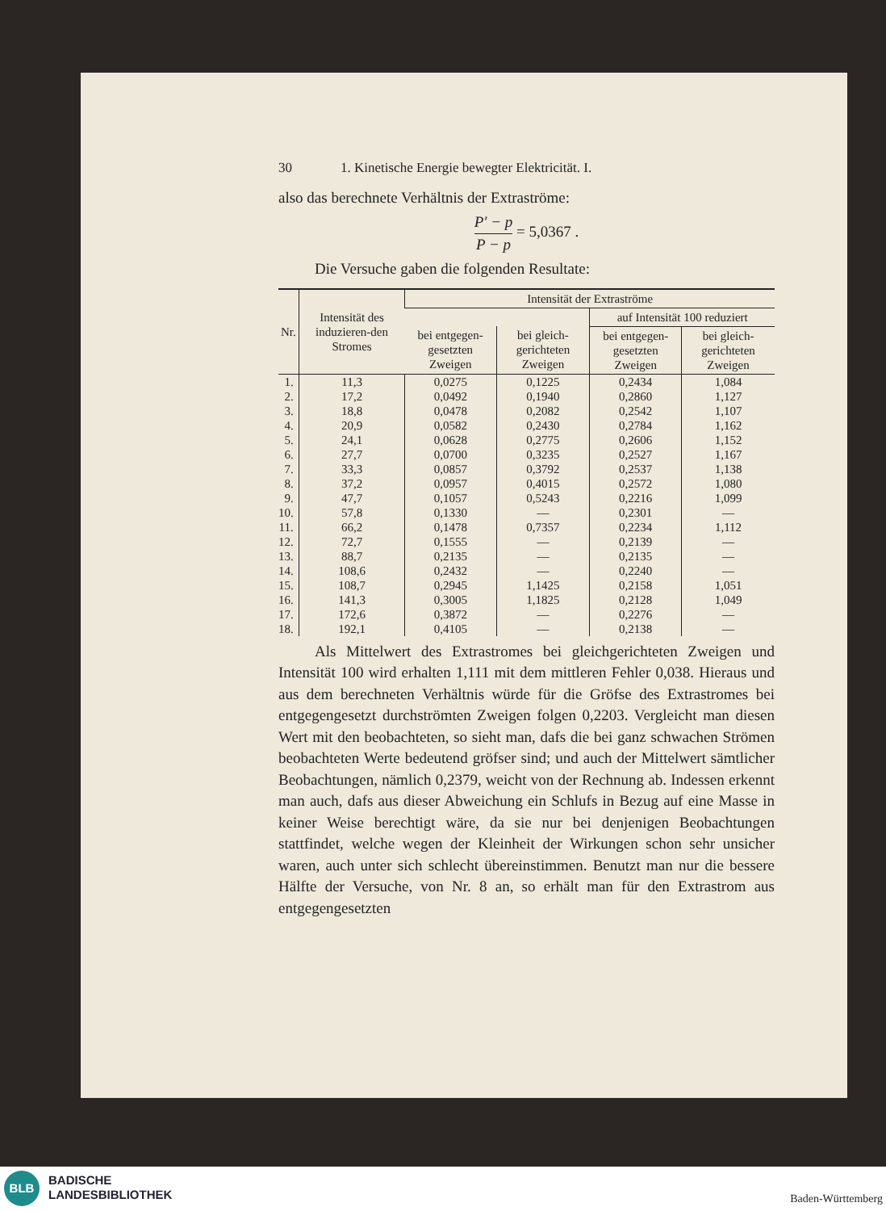30 1. Kinetische Energie bewegter Elektricität. I.
also das berechnete Verhältnis der Extraströme:
P′ − p P − p = 5,0367 .
Die Versuche gaben die folgenden Resultate:
| Nr. | Intensität des induzieren-den Stromes | Intensität der Extraströme | | | |
| --- | --- | --- | --- | --- | --- |
| | | | | auf Intensität 100 reduziert | |
| | | bei entgegen-gesetzten Zweigen | bei gleich-gerichteten Zweigen | bei entgegen-gesetzten Zweigen | bei gleich-gerichteten Zweigen |
| 1. | 11,3 | 0,0275 | 0,1225 | 0,2434 | 1,084 |
| 2. | 17,2 | 0,0492 | 0,1940 | 0,2860 | 1,127 |
| 3. | 18,8 | 0,0478 | 0,2082 | 0,2542 | 1,107 |
| 4. | 20,9 | 0,0582 | 0,2430 | 0,2784 | 1,162 |
| 5. | 24,1 | 0,0628 | 0,2775 | 0,2606 | 1,152 |
| 6. | 27,7 | 0,0700 | 0,3235 | 0,2527 | 1,167 |
| 7. | 33,3 | 0,0857 | 0,3792 | 0,2537 | 1,138 |
| 8. | 37,2 | 0,0957 | 0,4015 | 0,2572 | 1,080 |
| 9. | 47,7 | 0,1057 | 0,5243 | 0,2216 | 1,099 |
| 10. | 57,8 | 0,1330 | — | 0,2301 | — |
| 11. | 66,2 | 0,1478 | 0,7357 | 0,2234 | 1,112 |
| 12. | 72,7 | 0,1555 | — | 0,2139 | — |
| 13. | 88,7 | 0,2135 | — | 0,2135 | — |
| 14. | 108,6 | 0,2432 | — | 0,2240 | — |
| 15. | 108,7 | 0,2945 | 1,1425 | 0,2158 | 1,051 |
| 16. | 141,3 | 0,3005 | 1,1825 | 0,2128 | 1,049 |
| 17. | 172,6 | 0,3872 | — | 0,2276 | — |
| 18. | 192,1 | 0,4105 | — | 0,2138 | — |
Als Mittelwert des Extrastromes bei gleichgerichteten Zweigen und Intensität 100 wird erhalten 1,111 mit dem mittleren Fehler 0,038. Hieraus und aus dem berechneten Verhältnis würde für die Gröfse des Extrastromes bei entgegengesetzt durchströmten Zweigen folgen 0,2203. Vergleicht man diesen Wert mit den beobachteten, so sieht man, dafs die bei ganz schwachen Strömen beobachteten Werte bedeutend gröfser sind; und auch der Mittelwert sämtlicher Beobachtungen, nämlich 0,2379, weicht von der Rechnung ab. Indessen erkennt man auch, dafs aus dieser Abweichung ein Schlufs in Bezug auf eine Masse in keiner Weise berechtigt wäre, da sie nur bei denjenigen Beobachtungen stattfindet, welche wegen der Kleinheit der Wirkungen schon sehr unsicher waren, auch unter sich schlecht übereinstimmen. Benutzt man nur die bessere Hälfte der Versuche, von Nr. 8 an, so erhält man für den Extrastrom aus entgegengesetzten
BLB
BADISCHE
LANDESBIBLIOTHEK
Baden-Württemberg